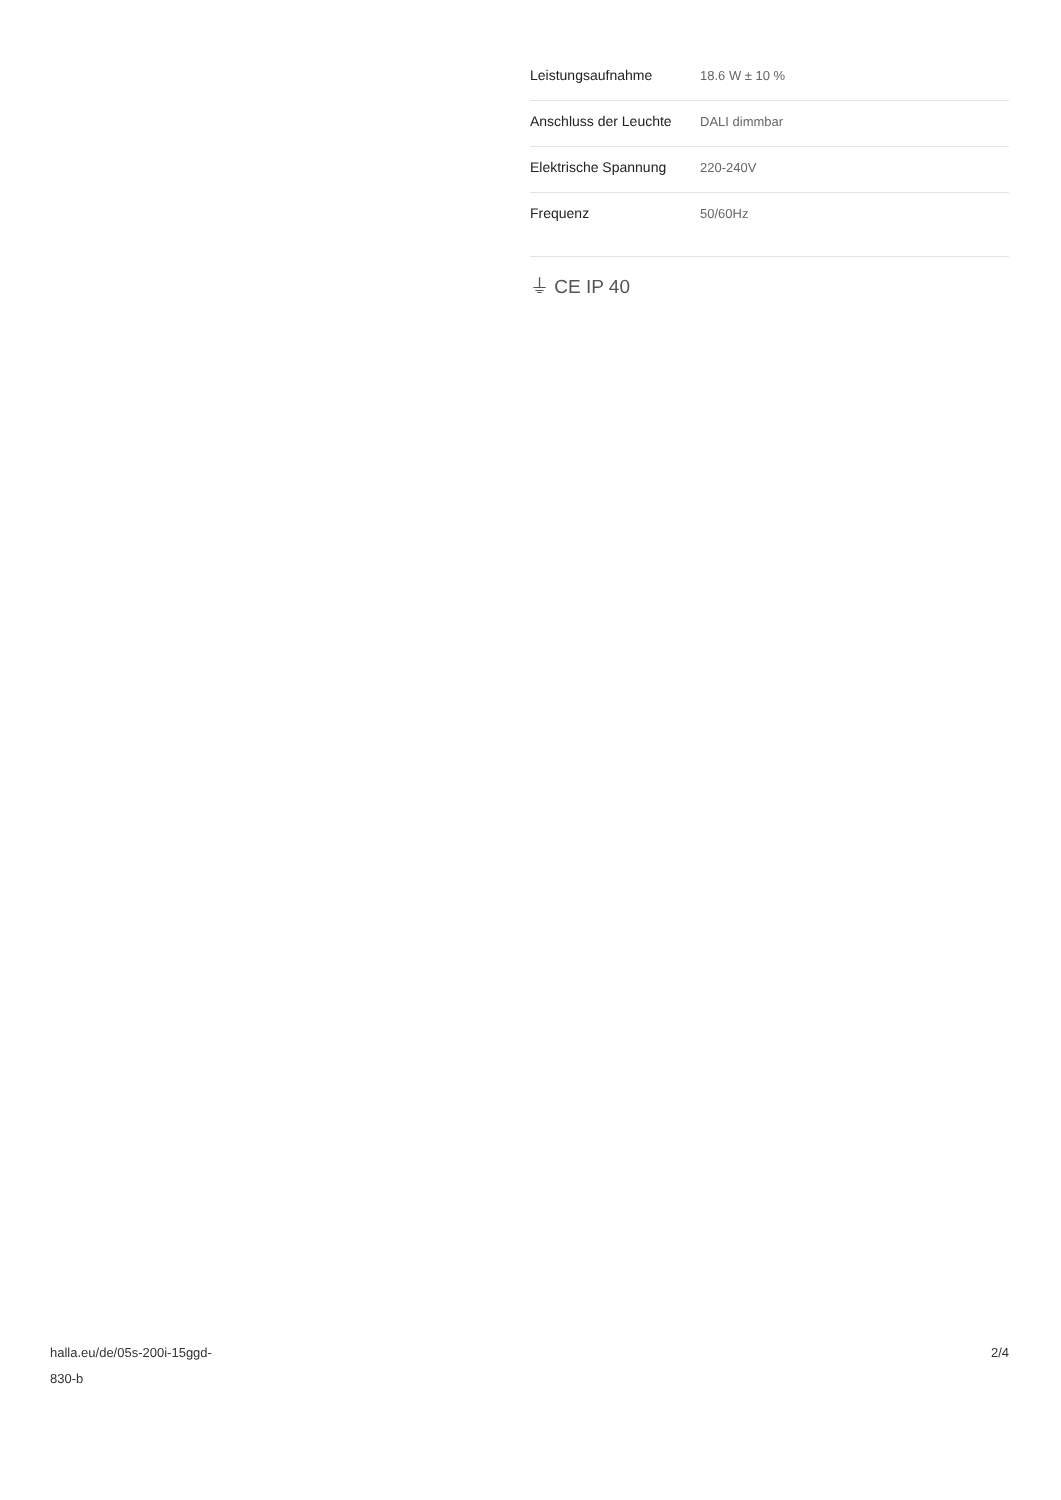| Leistungsaufnahme | 18.6 W ± 10 % |
| Anschluss der Leuchte | DALI dimmbar |
| Elektrische Spannung | 220-240V |
| Frequenz | 50/60Hz |
⏚ CE IP 40
halla.eu/de/05s-200i-15ggd-
830-b
2/4